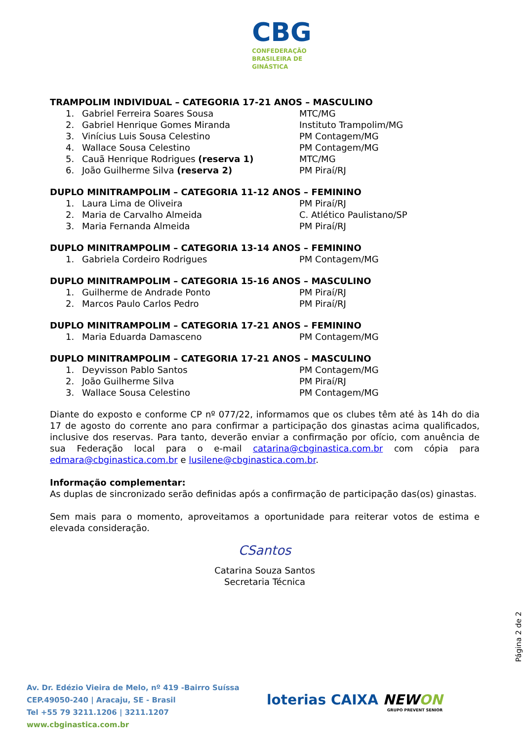CBG
CONFEDERAÇÃO
BRASILEIRA DE
GINÁSTICA
TRAMPOLIM INDIVIDUAL – CATEGORIA 17-21 ANOS – MASCULINO
1. Gabriel Ferreira Soares Sousa MTC/MG
2. Gabriel Henrique Gomes Miranda Instituto Trampolim/MG
3. Vinícius Luis Sousa Celestino PM Contagem/MG
4. Wallace Sousa Celestino PM Contagem/MG
5. Cauã Henrique Rodrigues (reserva 1) MTC/MG
6. João Guilherme Silva (reserva 2) PM Piraí/RJ
DUPLO MINITRAMPOLIM – CATEGORIA 11-12 ANOS – FEMININO
1. Laura Lima de Oliveira PM Piraí/RJ
2. Maria de Carvalho Almeida C. Atlético Paulistano/SP
3. Maria Fernanda Almeida PM Piraí/RJ
DUPLO MINITRAMPOLIM – CATEGORIA 13-14 ANOS – FEMININO
1. Gabriela Cordeiro Rodrigues PM Contagem/MG
DUPLO MINITRAMPOLIM – CATEGORIA 15-16 ANOS – MASCULINO
1. Guilherme de Andrade Ponto PM Piraí/RJ
2. Marcos Paulo Carlos Pedro PM Piraí/RJ
DUPLO MINITRAMPOLIM – CATEGORIA 17-21 ANOS – FEMININO
1. Maria Eduarda Damasceno PM Contagem/MG
DUPLO MINITRAMPOLIM – CATEGORIA 17-21 ANOS – MASCULINO
1. Deyvisson Pablo Santos PM Contagem/MG
2. João Guilherme Silva PM Piraí/RJ
3. Wallace Sousa Celestino PM Contagem/MG
Diante do exposto e conforme CP nº 077/22, informamos que os clubes têm até às 14h do dia 17 de agosto do corrente ano para confirmar a participação dos ginastas acima qualificados, inclusive dos reservas. Para tanto, deverão enviar a confirmação por ofício, com anuência de sua Federação local para o e-mail catarina@cbginastica.com.br com cópia para edmara@cbginastica.com.br e lusilene@cbginastica.com.br.
Informação complementar:
As duplas de sincronizado serão definidas após a confirmação de participação das(os) ginastas.
Sem mais para o momento, aproveitamos a oportunidade para reiterar votos de estima e elevada consideração.
CSantos
Catarina Souza Santos
Secretaria Técnica
Página 2 de 2
Av. Dr. Edézio Vieira de Melo, nº 419 -Bairro Suíssa
CEP.49050-240 | Aracaju, SE - Brasil
Tel +55 79 3211.1206 | 3211.1207
www.cbginastica.com.br
loterias CAIXA NEWON
GRUPO PREVENT SENIOR